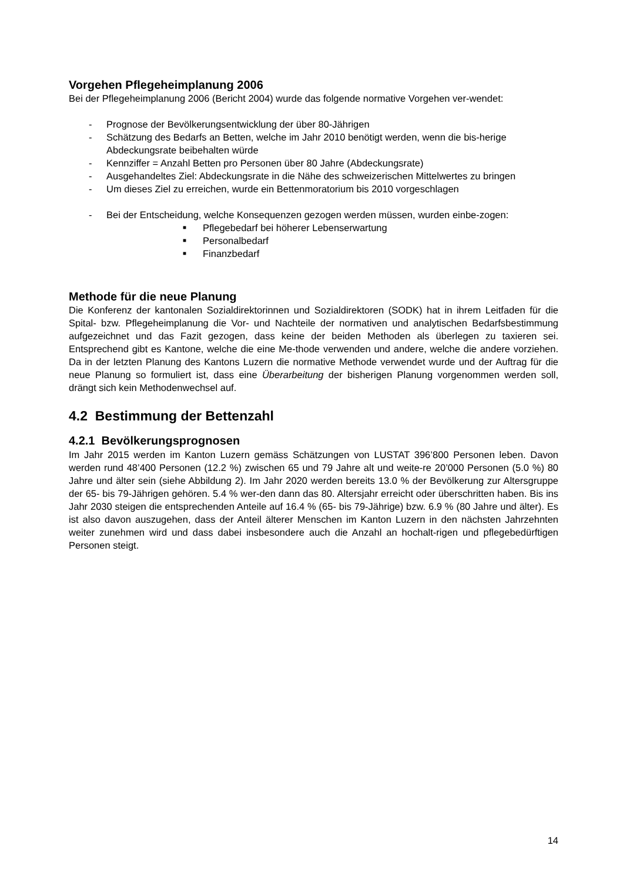Vorgehen Pflegeheimplanung 2006
Bei der Pflegeheimplanung 2006 (Bericht 2004) wurde das folgende normative Vorgehen ver-wendet:
- Prognose der Bevölkerungsentwicklung der über 80-Jährigen
- Schätzung des Bedarfs an Betten, welche im Jahr 2010 benötigt werden, wenn die bis-herige Abdeckungsrate beibehalten würde
- Kennziffer = Anzahl Betten pro Personen über 80 Jahre (Abdeckungsrate)
- Ausgehandeltes Ziel: Abdeckungsrate in die Nähe des schweizerischen Mittelwertes zu bringen
- Um dieses Ziel zu erreichen, wurde ein Bettenmoratorium bis 2010 vorgeschlagen
- Bei der Entscheidung, welche Konsequenzen gezogen werden müssen, wurden einbe-zogen:
■ Pflegebedarf bei höherer Lebenserwartung
■ Personalbedarf
■ Finanzbedarf
Methode für die neue Planung
Die Konferenz der kantonalen Sozialdirektorinnen und Sozialdirektoren (SODK) hat in ihrem Leitfaden für die Spital- bzw. Pflegeheimplanung die Vor- und Nachteile der normativen und analytischen Bedarfsbestimmung aufgezeichnet und das Fazit gezogen, dass keine der beiden Methoden als überlegen zu taxieren sei. Entsprechend gibt es Kantone, welche die eine Me-thode verwenden und andere, welche die andere vorziehen. Da in der letzten Planung des Kantons Luzern die normative Methode verwendet wurde und der Auftrag für die neue Planung so formuliert ist, dass eine Überarbeitung der bisherigen Planung vorgenommen werden soll, drängt sich kein Methodenwechsel auf.
4.2 Bestimmung der Bettenzahl
4.2.1 Bevölkerungsprognosen
Im Jahr 2015 werden im Kanton Luzern gemäss Schätzungen von LUSTAT 396’800 Personen leben. Davon werden rund 48’400 Personen (12.2 %) zwischen 65 und 79 Jahre alt und weite-re 20’000 Personen (5.0 %) 80 Jahre und älter sein (siehe Abbildung 2). Im Jahr 2020 werden bereits 13.0 % der Bevölkerung zur Altersgruppe der 65- bis 79-Jährigen gehören. 5.4 % wer-den dann das 80. Altersjahr erreicht oder überschritten haben. Bis ins Jahr 2030 steigen die entsprechenden Anteile auf 16.4 % (65- bis 79-Jährige) bzw. 6.9 % (80 Jahre und älter). Es ist also davon auszugehen, dass der Anteil älterer Menschen im Kanton Luzern in den nächsten Jahrzehnten weiter zunehmen wird und dass dabei insbesondere auch die Anzahl an hochalt-rigen und pflegebedürftigen Personen steigt.
14